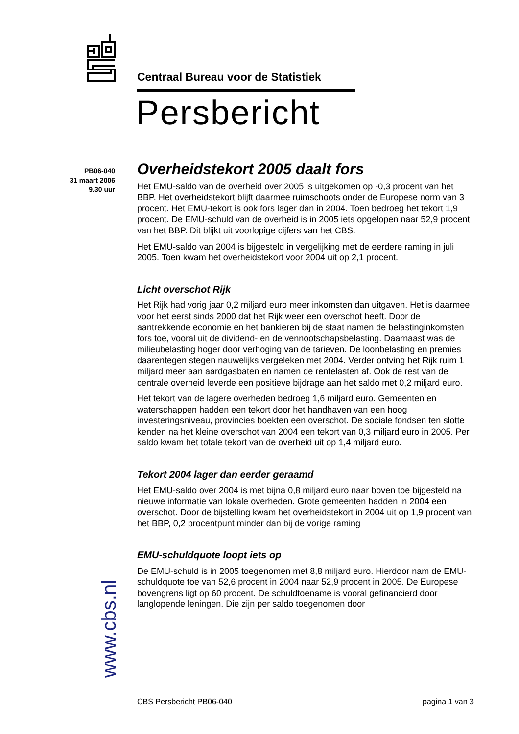Centraal Bureau voor de Statistiek
Persbericht
PB06-040
31 maart 2006
9.30 uur
www.cbs.nl
Overheidstekort 2005 daalt fors
Het EMU-saldo van de overheid over 2005 is uitgekomen op -0,3 procent van het BBP. Het overheidstekort blijft daarmee ruimschoots onder de Europese norm van 3 procent. Het EMU-tekort is ook fors lager dan in 2004. Toen bedroeg het tekort 1,9 procent. De EMU-schuld van de overheid is in 2005 iets opgelopen naar 52,9 procent van het BBP. Dit blijkt uit voorlopige cijfers van het CBS.
Het EMU-saldo van 2004 is bijgesteld in vergelijking met de eerdere raming in juli 2005. Toen kwam het overheidstekort voor 2004 uit op 2,1 procent.
Licht overschot Rijk
Het Rijk had vorig jaar 0,2 miljard euro meer inkomsten dan uitgaven. Het is daarmee voor het eerst sinds 2000 dat het Rijk weer een overschot heeft. Door de aantrekkende economie en het bankieren bij de staat namen de belastinginkomsten fors toe, vooral uit de dividend- en de vennootschapsbelasting. Daarnaast was de milieubelasting hoger door verhoging van de tarieven. De loonbelasting en premies daarentegen stegen nauwelijks vergeleken met 2004. Verder ontving het Rijk ruim 1 miljard meer aan aardgasbaten en namen de rentelasten af. Ook de rest van de centrale overheid leverde een positieve bijdrage aan het saldo met 0,2 miljard euro.
Het tekort van de lagere overheden bedroeg 1,6 miljard euro. Gemeenten en waterschappen hadden een tekort door het handhaven van een hoog investeringsniveau, provincies boekten een overschot. De sociale fondsen ten slotte kenden na het kleine overschot van 2004 een tekort van 0,3 miljard euro in 2005. Per saldo kwam het totale tekort van de overheid uit op 1,4 miljard euro.
Tekort 2004 lager dan eerder geraamd
Het EMU-saldo over 2004 is met bijna 0,8 miljard euro naar boven toe bijgesteld na nieuwe informatie van lokale overheden. Grote gemeenten hadden in 2004 een overschot. Door de bijstelling kwam het overheidstekort in 2004 uit op 1,9 procent van het BBP, 0,2 procentpunt minder dan bij de vorige raming
EMU-schuldquote loopt iets op
De EMU-schuld is in 2005 toegenomen met 8,8 miljard euro. Hierdoor nam de EMU-schuldquote toe van 52,6 procent in 2004 naar 52,9 procent in 2005. De Europese bovengrens ligt op 60 procent. De schuldtoename is vooral gefinancierd door langlopende leningen. Die zijn per saldo toegenomen door
CBS Persbericht PB06-040 pagina 1 van 3